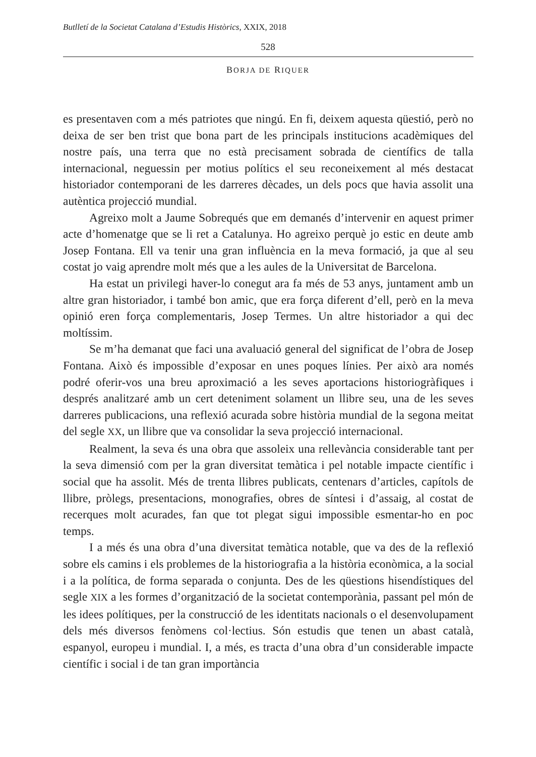Butlletí de la Societat Catalana d’Estudis Històrics, XXIX, 2018
528
BORJA DE RIQUER
es presentaven com a més patriotes que ningú. En fi, deixem aquesta qüestió, però no deixa de ser ben trist que bona part de les principals institucions acadèmiques del nostre país, una terra que no està precisament sobrada de científics de talla internacional, neguessin per motius polítics el seu reconeixement al més destacat historiador contemporani de les darreres dècades, un dels pocs que havia assolit una autèntica projecció mundial.
Agreixo molt a Jaume Sobrequés que em demanés d’intervenir en aquest primer acte d’homenatge que se li ret a Catalunya. Ho agreixo perquè jo estic en deute amb Josep Fontana. Ell va tenir una gran influència en la meva formació, ja que al seu costat jo vaig aprendre molt més que a les aules de la Universitat de Barcelona.
Ha estat un privilegi haver-lo conegut ara fa més de 53 anys, juntament amb un altre gran historiador, i també bon amic, que era força diferent d’ell, però en la meva opinió eren força complementaris, Josep Termes. Un altre historiador a qui dec moltíssim.
Se m’ha demanat que faci una avaluació general del significat de l’obra de Josep Fontana. Això és impossible d’exposar en unes poques línies. Per això ara només podré oferir-vos una breu aproximació a les seves aportacions historiogràfiques i després analitzaré amb un cert deteniment solament un llibre seu, una de les seves darreres publicacions, una reflexió acurada sobre història mundial de la segona meitat del segle XX, un llibre que va consolidar la seva projecció internacional.
Realment, la seva és una obra que assoleix una rellevància considerable tant per la seva dimensió com per la gran diversitat temàtica i pel notable impacte científic i social que ha assolit. Més de trenta llibres publicats, centenars d’articles, capítols de llibre, pròlegs, presentacions, monografies, obres de síntesi i d’assaig, al costat de recerques molt acurades, fan que tot plegat sigui impossible esmentar-ho en poc temps.
I a més és una obra d’una diversitat temàtica notable, que va des de la reflexió sobre els camins i els problemes de la historiografia a la història econòmica, a la social i a la política, de forma separada o conjunta. Des de les qüestions hisendístiques del segle XIX a les formes d’organització de la societat contemporània, passant pel món de les idees polítiques, per la construcció de les identitats nacionals o el desenvolupament dels més diversos fenòmens col·lectius. Són estudis que tenen un abast català, espanyol, europeu i mundial. I, a més, es tracta d’una obra d’un considerable impacte científic i social i de tan gran importància